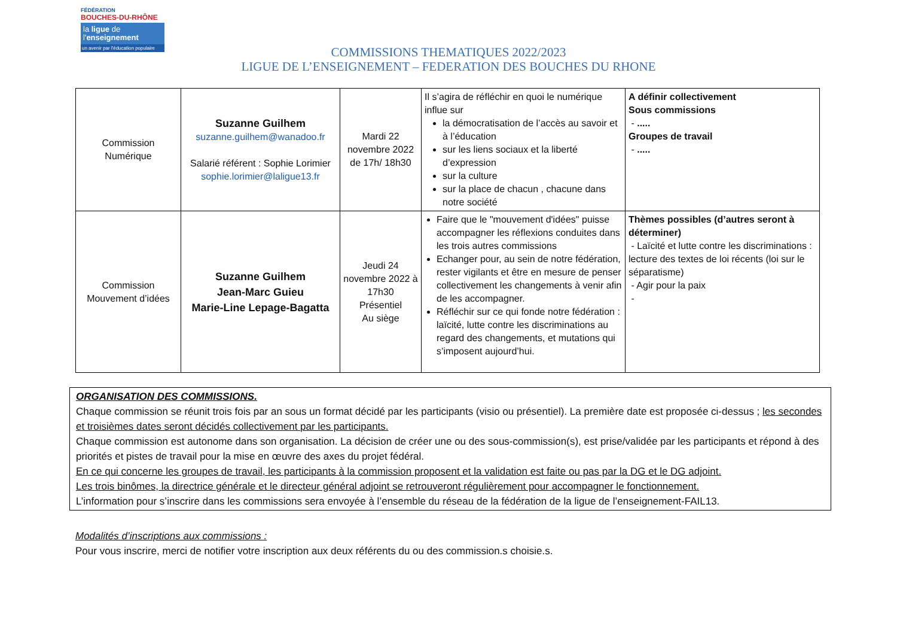FÉDÉRATION
BOUCHES-DU-RHÔNE
la ligue de
l'enseignement
un avenir par l'éducation populaire
COMMISSIONS THEMATIQUES 2022/2023
LIGUE DE L’ENSEIGNEMENT – FEDERATION DES BOUCHES DU RHONE
| Commission Numérique | Suzanne Guilhem suzanne.guilhem@wanadoo.fr Salarié référent : Sophie Lorimier sophie.lorimier@laligue13.fr | Mardi 22 novembre 2022 de 17h/ 18h30 | Il s’agira de réfléchir en quoi le numérique influe sur la démocratisation de l’accès au savoir et à l’éducation sur les liens sociaux et la liberté d’expression sur la culture sur la place de chacun , chacune dans notre société | A définir collectivement Sous commissions - ..... Groupes de travail - ..... |
| Commission Mouvement d’idées | Suzanne Guilhem Jean-Marc Guieu Marie-Line Lepage-Bagatta | Jeudi 24 novembre 2022 à 17h30 Présentiel Au siège | Faire que le "mouvement d'idées" puisse accompagner les réflexions conduites dans les trois autres commissions Echanger pour, au sein de notre fédération, rester vigilants et être en mesure de penser collectivement les changements à venir afin de les accompagner. Réfléchir sur ce qui fonde notre fédération : laïcité, lutte contre les discriminations au regard des changements, et mutations qui s’imposent aujourd’hui. | Thèmes possibles (d’autres seront à déterminer) - Laïcité et lutte contre les discriminations : lecture des textes de loi récents (loi sur le séparatisme) - Agir pour la paix - |
ORGANISATION DES COMMISSIONS.
Chaque commission se réunit trois fois par an sous un format décidé par les participants (visio ou présentiel). La première date est proposée ci-dessus ; les secondes et troisièmes dates seront décidés collectivement par les participants.
Chaque commission est autonome dans son organisation. La décision de créer une ou des sous-commission(s), est prise/validée par les participants et répond à des priorités et pistes de travail pour la mise en œuvre des axes du projet fédéral.
En ce qui concerne les groupes de travail, les participants à la commission proposent et la validation est faite ou pas par la DG et le DG adjoint.
Les trois binômes, la directrice générale et le directeur général adjoint se retrouveront régulièrement pour accompagner le fonctionnement.
L’information pour s’inscrire dans les commissions sera envoyée à l’ensemble du réseau de la fédération de la ligue de l’enseignement-FAIL13.
Modalités d’inscriptions aux commissions :
Pour vous inscrire, merci de notifier votre inscription aux deux référents du ou des commission.s choisie.s.